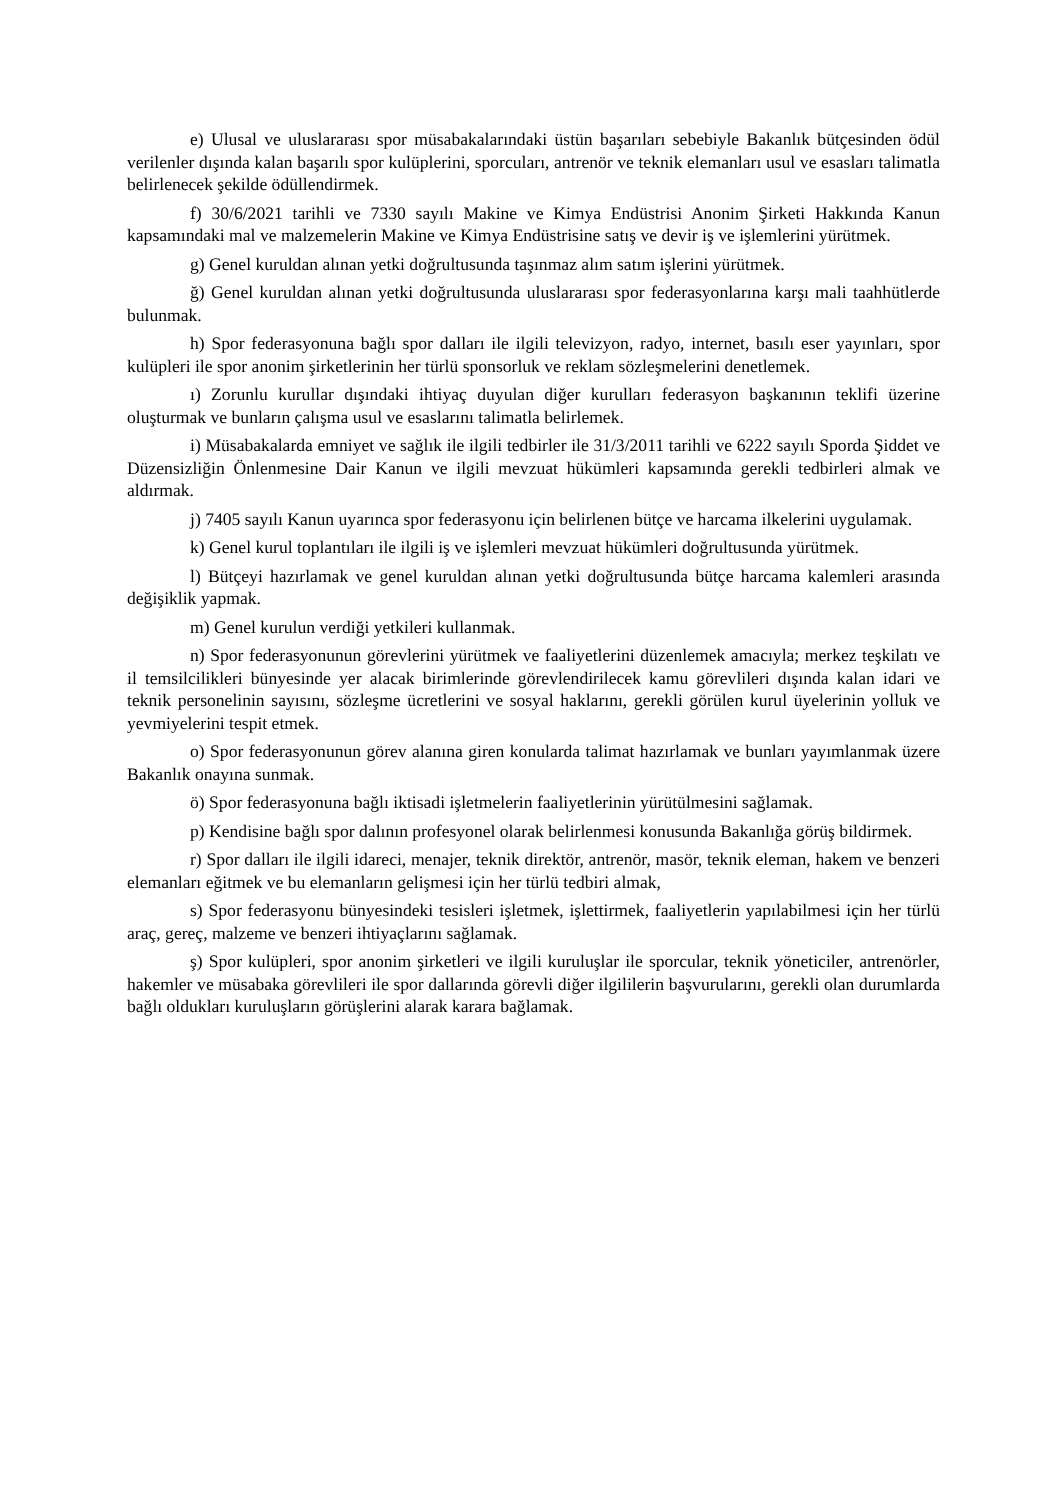e) Ulusal ve uluslararası spor müsabakalarındaki üstün başarıları sebebiyle Bakanlık bütçesinden ödül verilenler dışında kalan başarılı spor kulüplerini, sporcuları, antrenör ve teknik elemanları usul ve esasları talimatla belirlenecek şekilde ödüllendirmek.
f) 30/6/2021 tarihli ve 7330 sayılı Makine ve Kimya Endüstrisi Anonim Şirketi Hakkında Kanun kapsamındaki mal ve malzemelerin Makine ve Kimya Endüstrisine satış ve devir iş ve işlemlerini yürütmek.
g) Genel kuruldan alınan yetki doğrultusunda taşınmaz alım satım işlerini yürütmek.
ğ) Genel kuruldan alınan yetki doğrultusunda uluslararası spor federasyonlarına karşı mali taahhütlerde bulunmak.
h) Spor federasyonuna bağlı spor dalları ile ilgili televizyon, radyo, internet, basılı eser yayınları, spor kulüpleri ile spor anonim şirketlerinin her türlü sponsorluk ve reklam sözleşmelerini denetlemek.
ı) Zorunlu kurullar dışındaki ihtiyaç duyulan diğer kurulları federasyon başkanının teklifi üzerine oluşturmak ve bunların çalışma usul ve esaslarını talimatla belirlemek.
i) Müsabakalarda emniyet ve sağlık ile ilgili tedbirler ile 31/3/2011 tarihli ve 6222 sayılı Sporda Şiddet ve Düzensizliğin Önlenmesine Dair Kanun ve ilgili mevzuat hükümleri kapsamında gerekli tedbirleri almak ve aldırmak.
j) 7405 sayılı Kanun uyarınca spor federasyonu için belirlenen bütçe ve harcama ilkelerini uygulamak.
k) Genel kurul toplantıları ile ilgili iş ve işlemleri mevzuat hükümleri doğrultusunda yürütmek.
l) Bütçeyi hazırlamak ve genel kuruldan alınan yetki doğrultusunda bütçe harcama kalemleri arasında değişiklik yapmak.
m) Genel kurulun verdiği yetkileri kullanmak.
n) Spor federasyonunun görevlerini yürütmek ve faaliyetlerini düzenlemek amacıyla; merkez teşkilatı ve il temsilcilikleri bünyesinde yer alacak birimlerinde görevlendirilecek kamu görevlileri dışında kalan idari ve teknik personelinin sayısını, sözleşme ücretlerini ve sosyal haklarını, gerekli görülen kurul üyelerinin yolluk ve yevmiyelerini tespit etmek.
o) Spor federasyonunun görev alanına giren konularda talimat hazırlamak ve bunları yayımlanmak üzere Bakanlık onayına sunmak.
ö) Spor federasyonuna bağlı iktisadi işletmelerin faaliyetlerinin yürütülmesini sağlamak.
p) Kendisine bağlı spor dalının profesyonel olarak belirlenmesi konusunda Bakanlığa görüş bildirmek.
r) Spor dalları ile ilgili idareci, menajer, teknik direktör, antrenör, masör, teknik eleman, hakem ve benzeri elemanları eğitmek ve bu elemanların gelişmesi için her türlü tedbiri almak,
s) Spor federasyonu bünyesindeki tesisleri işletmek, işlettirmek, faaliyetlerin yapılabilmesi için her türlü araç, gereç, malzeme ve benzeri ihtiyaçlarını sağlamak.
ş) Spor kulüpleri, spor anonim şirketleri ve ilgili kuruluşlar ile sporcular, teknik yöneticiler, antrenörler, hakemler ve müsabaka görevlileri ile spor dallarında görevli diğer ilgililerin başvurularını, gerekli olan durumlarda bağlı oldukları kuruluşların görüşlerini alarak karara bağlamak.